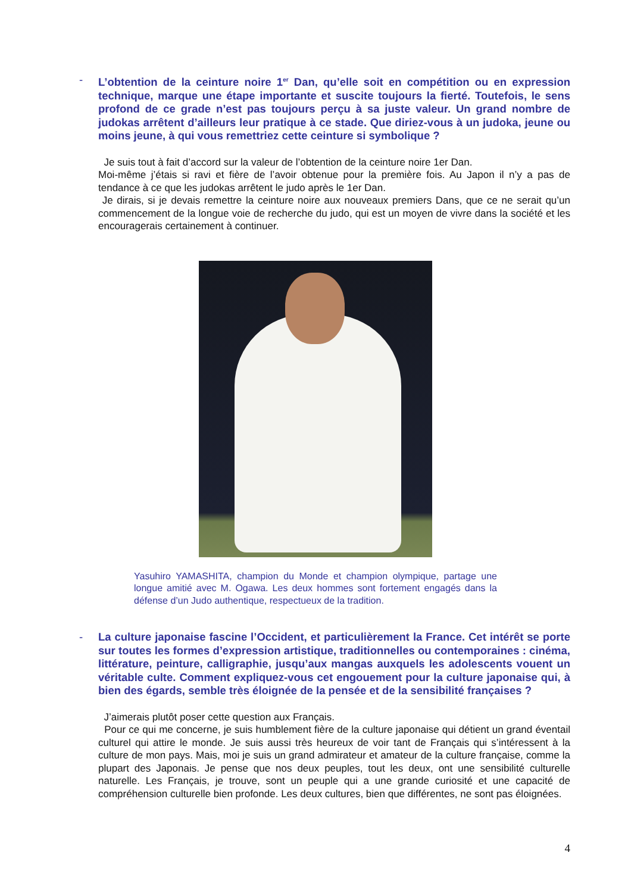- L’obtention de la ceinture noire 1<sup>er</sup> Dan, qu’elle soit en compétition ou en expression technique, marque une étape importante et suscite toujours la fierté. Toutefois, le sens profond de ce grade n’est pas toujours perçu à sa juste valeur. Un grand nombre de judokas arrêtent d’ailleurs leur pratique à ce stade. Que diriez-vous à un judoka, jeune ou moins jeune, à qui vous remettriez cette ceinture si symbolique ?
Je suis tout à fait d’accord sur la valeur de l’obtention de la ceinture noire 1er Dan.
Moi-même j’étais si ravi et fière de l’avoir obtenue pour la première fois. Au Japon il n’y a pas de tendance à ce que les judokas arrêtent le judo après le 1er Dan.
Je dirais, si je devais remettre la ceinture noire aux nouveaux premiers Dans, que ce ne serait qu’un commencement de la longue voie de recherche du judo, qui est un moyen de vivre dans la société et les encouragerais certainement à continuer.
Yasuhiro YAMASHITA, champion du Monde et champion olympique, partage une longue amitié avec M. Ogawa. Les deux hommes sont fortement engagés dans la défense d’un Judo authentique, respectueux de la tradition.
- La culture japonaise fascine l’Occident, et particulièrement la France. Cet intérêt se porte sur toutes les formes d’expression artistique, traditionnelles ou contemporaines : cinéma, littérature, peinture, calligraphie, jusqu’aux mangas auxquels les adolescents vouent un véritable culte. Comment expliquez-vous cet engouement pour la culture japonaise qui, à bien des égards, semble très éloignée de la pensée et de la sensibilité françaises ?
J’aimerais plutôt poser cette question aux Français.
Pour ce qui me concerne, je suis humblement fière de la culture japonaise qui détient un grand éventail culturel qui attire le monde. Je suis aussi très heureux de voir tant de Français qui s’intéressent à la culture de mon pays. Mais, moi je suis un grand admirateur et amateur de la culture française, comme la plupart des Japonais. Je pense que nos deux peuples, tout les deux, ont une sensibilité culturelle naturelle. Les Français, je trouve, sont un peuple qui a une grande curiosité et une capacité de compréhension culturelle bien profonde. Les deux cultures, bien que différentes, ne sont pas éloignées.
4